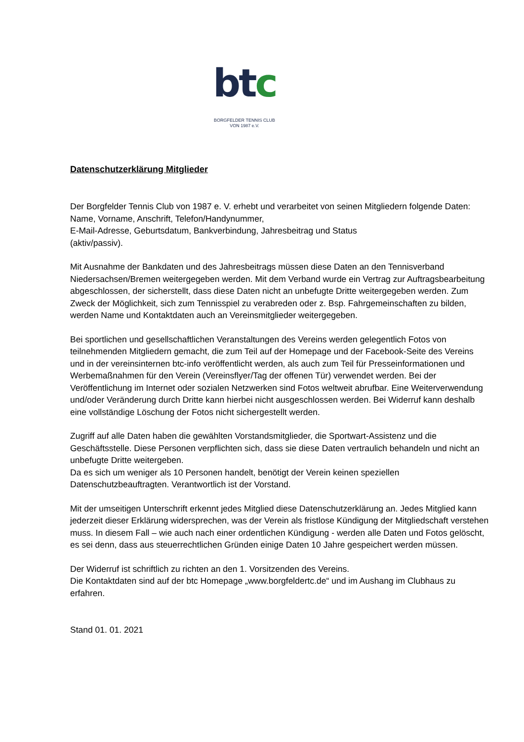btc
BORGFELDER TENNIS CLUB
VON 1987 e.V.
Datenschutzerklärung Mitglieder
Der Borgfelder Tennis Club von 1987 e. V. erhebt und verarbeitet von seinen Mitgliedern folgende Daten: Name, Vorname, Anschrift, Telefon/Handynummer,
E-Mail-Adresse, Geburtsdatum, Bankverbindung, Jahresbeitrag und Status
(aktiv/passiv).
Mit Ausnahme der Bankdaten und des Jahresbeitrags müssen diese Daten an den Tennisverband Niedersachsen/Bremen weitergegeben werden. Mit dem Verband wurde ein Vertrag zur Auftragsbearbeitung abgeschlossen, der sicherstellt, dass diese Daten nicht an unbefugte Dritte weitergegeben werden. Zum Zweck der Möglichkeit, sich zum Tennisspiel zu verabreden oder z. Bsp. Fahrgemeinschaften zu bilden, werden Name und Kontaktdaten auch an Vereinsmitglieder weitergegeben.
Bei sportlichen und gesellschaftlichen Veranstaltungen des Vereins werden gelegentlich Fotos von teilnehmenden Mitgliedern gemacht, die zum Teil auf der Homepage und der Facebook-Seite des Vereins und in der vereinsinternen btc-info veröffentlicht werden, als auch zum Teil für Presseinformationen und Werbemaßnahmen für den Verein (Vereinsflyer/Tag der offenen Tür) verwendet werden. Bei der Veröffentlichung im Internet oder sozialen Netzwerken sind Fotos weltweit abrufbar. Eine Weiterverwendung und/oder Veränderung durch Dritte kann hierbei nicht ausgeschlossen werden. Bei Widerruf kann deshalb eine vollständige Löschung der Fotos nicht sichergestellt werden.
Zugriff auf alle Daten haben die gewählten Vorstandsmitglieder, die Sportwart-Assistenz und die Geschäftsstelle. Diese Personen verpflichten sich, dass sie diese Daten vertraulich behandeln und nicht an unbefugte Dritte weitergeben.
Da es sich um weniger als 10 Personen handelt, benötigt der Verein keinen speziellen Datenschutzbeauftragten. Verantwortlich ist der Vorstand.
Mit der umseitigen Unterschrift erkennt jedes Mitglied diese Datenschutzerklärung an. Jedes Mitglied kann jederzeit dieser Erklärung widersprechen, was der Verein als fristlose Kündigung der Mitgliedschaft verstehen muss. In diesem Fall – wie auch nach einer ordentlichen Kündigung - werden alle Daten und Fotos gelöscht, es sei denn, dass aus steuerrechtlichen Gründen einige Daten 10 Jahre gespeichert werden müssen.
Der Widerruf ist schriftlich zu richten an den 1. Vorsitzenden des Vereins.
Die Kontaktdaten sind auf der btc Homepage „www.borgfeldertc.de“ und im Aushang im Clubhaus zu erfahren.
Stand 01. 01. 2021